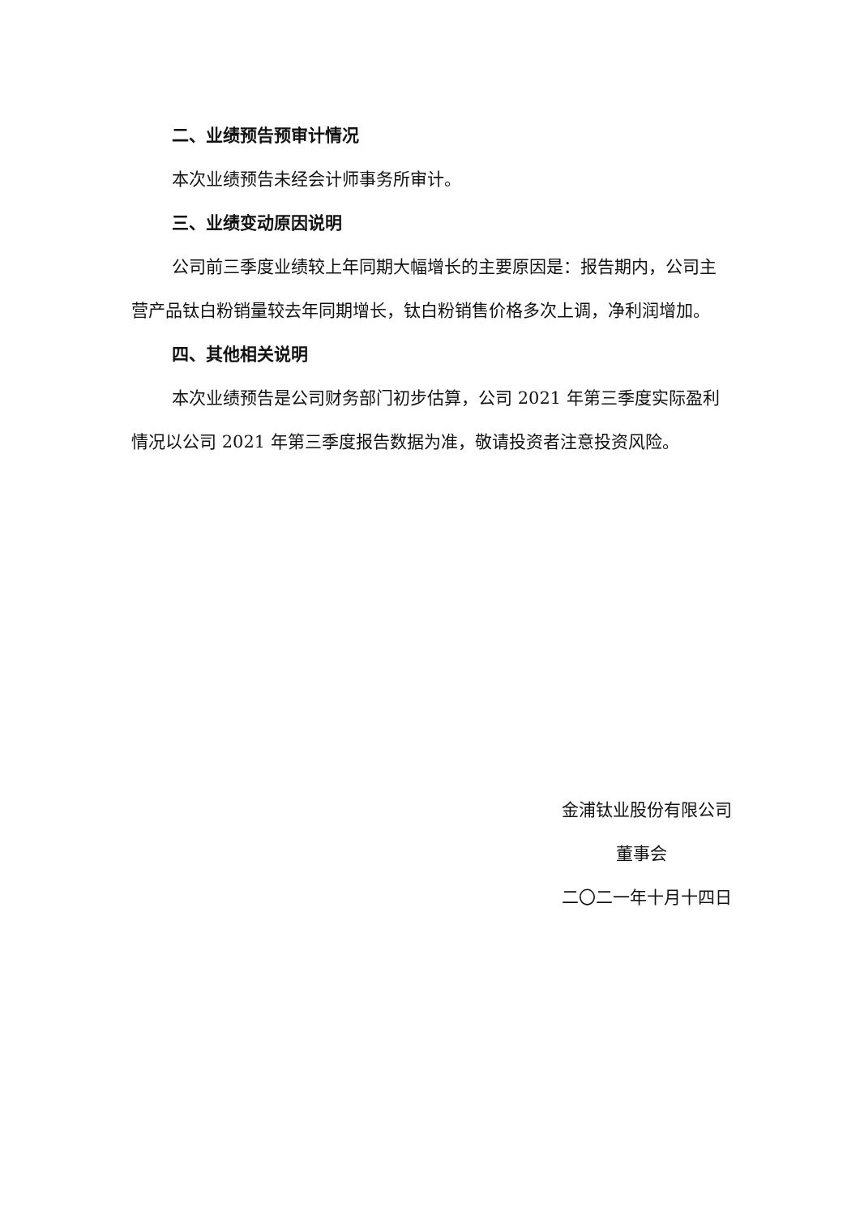二、业绩预告预审计情况
本次业绩预告未经会计师事务所审计。
三、业绩变动原因说明
公司前三季度业绩较上年同期大幅增长的主要原因是：报告期内，公司主营产品钛白粉销量较去年同期增长，钛白粉销售价格多次上调，净利润增加。
四、其他相关说明
本次业绩预告是公司财务部门初步估算，公司 2021 年第三季度实际盈利情况以公司 2021 年第三季度报告数据为准，敬请投资者注意投资风险。
金浦钛业股份有限公司
董事会
二〇二一年十月十四日